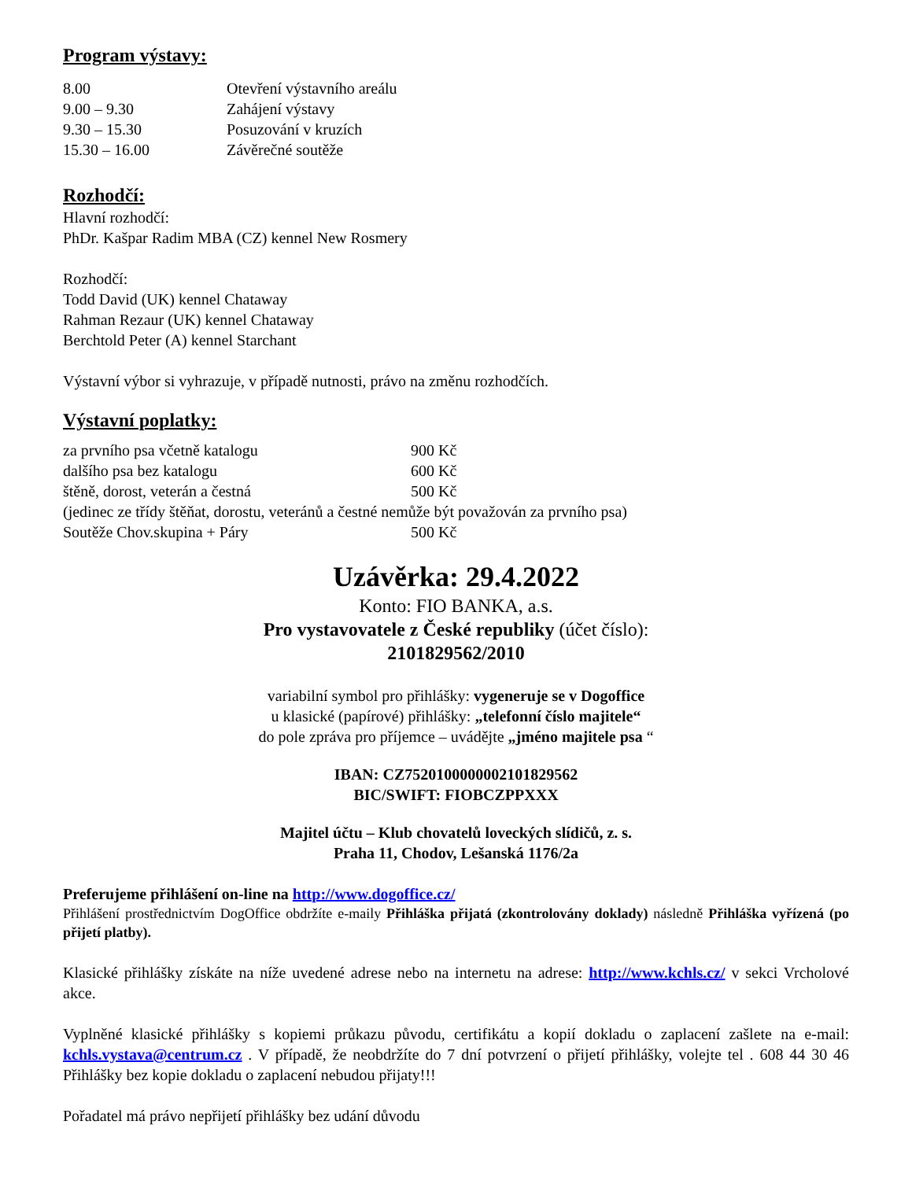Program výstavy:
| 8.00 | Otevření výstavního areálu |
| 9.00 – 9.30 | Zahájení výstavy |
| 9.30 – 15.30 | Posuzování v kruzích |
| 15.30 – 16.00 | Závěrečné soutěže |
Rozhodčí:
Hlavní rozhodčí:
PhDr. Kašpar Radim MBA (CZ) kennel New Rosmery
Rozhodčí:
Todd David (UK) kennel Chataway
Rahman Rezaur (UK) kennel Chataway
Berchtold Peter (A) kennel Starchant
Výstavní výbor si vyhrazuje, v případě nutnosti, právo na změnu rozhodčích.
Výstavní poplatky:
| za prvního psa včetně katalogu | 900 Kč |
| dalšího psa bez katalogu | 600 Kč |
| štěně, dorost, veterán a čestná | 500 Kč |
| (jedinec ze třídy štěňat, dorostu, veteránů a čestné nemůže být považován za prvního psa) | |
| Soutěže Chov.skupina + Páry | 500 Kč |
Uzávěrka: 29.4.2022
Konto: FIO BANKA, a.s.
Pro vystavovatele z České republiky (účet číslo):
2101829562/2010
variabilní symbol pro přihlášky: vygeneruje se v Dogoffice
u klasické (papírové) přihlášky: „telefonní číslo majitele“
do pole zpráva pro příjemce – uvádějte „jméno majitele psa “
IBAN: CZ7520100000002101829562
BIC/SWIFT: FIOBCZPPXXX
Majitel účtu – Klub chovatelů loveckých slídičů, z. s.
Praha 11, Chodov, Lešanská 1176/2a
Preferujeme přihlášení on-line na http://www.dogoffice.cz/
Přihlášení prostřednictvím DogOffice obdržíte e-maily Přihláška přijatá (zkontrolovány doklady) následně Přihláška vyřízená (po přijetí platby).
Klasické přihlášky získáte na níže uvedené adrese nebo na internetu na adrese: http://www.kchls.cz/ v sekci Vrcholové akce.
Vyplněné klasické přihlášky s kopiemi průkazu původu, certifikátu a kopií dokladu o zaplacení zašlete na e-mail: kchls.vystava@centrum.cz . V případě, že neobdržíte do 7 dní potvrzení o přijetí přihlášky, volejte tel . 608 44 30 46 Přihlášky bez kopie dokladu o zaplacení nebudou přijaty!!!
Pořadatel má právo nepřijetí přihlášky bez udání důvodu